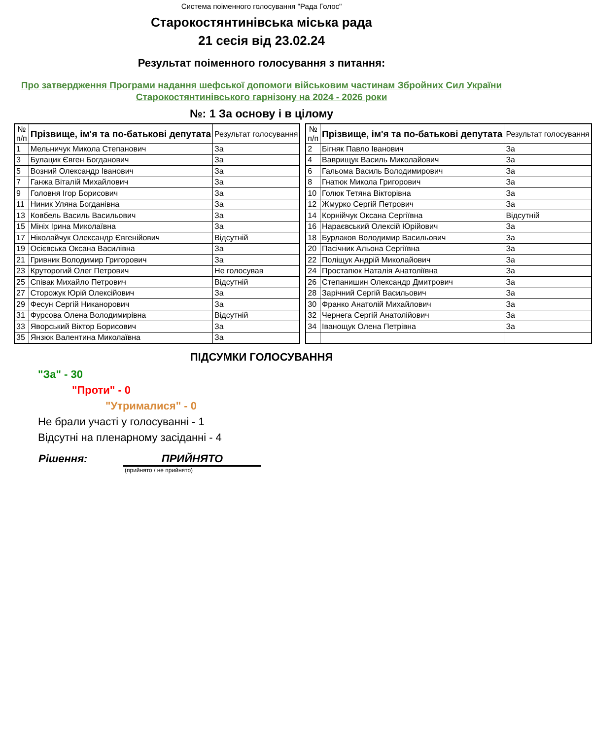Система поіменного голосування "Рада Голос"
Старокостянтинівська міська рада
21 сесія від 23.02.24
Результат поіменного голосування з питання:
Про затвердження Програми надання шефської допомоги військовим частинам Збройних Сил України Старокостянтинівського гарнізону на 2024 - 2026 роки
№: 1 За основу і в цілому
| № п/п | Прізвище, ім'я та по-батькові депутата | Результат голосування |
| --- | --- | --- |
| 1 | Мельничук Микола Степанович | За |
| 3 | Булацик Євген Богданович | За |
| 5 | Возний Олександр Іванович | За |
| 7 | Ганжа Віталій Михайлович | За |
| 9 | Головня Ігор Борисович | За |
| 11 | Ниник Уляна Богданівна | За |
| 13 | Ковбель Василь Васильович | За |
| 15 | Мініх Ірина Миколаївна | За |
| 17 | Ніколайчук Олександр Євгенійович | Відсутній |
| 19 | Осієвська Оксана Василівна | За |
| 21 | Гривник Володимир Григорович | За |
| 23 | Круторогий Олег Петрович | Не голосував |
| 25 | Співак Михайло Петрович | Відсутній |
| 27 | Сторожук Юрій Олексійович | За |
| 29 | Фесун Сергій Никанорович | За |
| 31 | Фурсова Олена Володимирівна | Відсутній |
| 33 | Яворський Віктор Борисович | За |
| 35 | Янзюк Валентина Миколаївна | За |
| № п/п | Прізвище, ім'я та по-батькові депутата | Результат голосування |
| --- | --- | --- |
| 2 | Бігняк Павло Іванович | За |
| 4 | Ваврищук Василь Миколайович | За |
| 6 | Гальома Василь Володимирович | За |
| 8 | Гнатюк Микола Григорович | За |
| 10 | Голюк Тетяна Вікторівна | За |
| 12 | Жмурко Сергій Петрович | За |
| 14 | Корнійчук Оксана Сергіївна | Відсутній |
| 16 | Нараєвський Олексій Юрійович | За |
| 18 | Бурлаков Володимир Васильович | За |
| 20 | Пасічник Альона Сергіївна | За |
| 22 | Поліщук Андрій Миколайович | За |
| 24 | Простапюк Наталія Анатоліївна | За |
| 26 | Степанишин Олександр Дмитрович | За |
| 28 | Зарічний Сергій Васильович | За |
| 30 | Франко Анатолій Михайлович | За |
| 32 | Чернега Сергій Анатолійович | За |
| 34 | Іванощук Олена Петрівна | За |
ПІДСУМКИ ГОЛОСУВАННЯ
"За" - 30
"Проти" - 0
"Утрималися" - 0
Не брали участі у голосуванні - 1
Відсутні на пленарному засіданні - 4
Рішення: ПРИЙНЯТО
(прийнято / не прийнято)